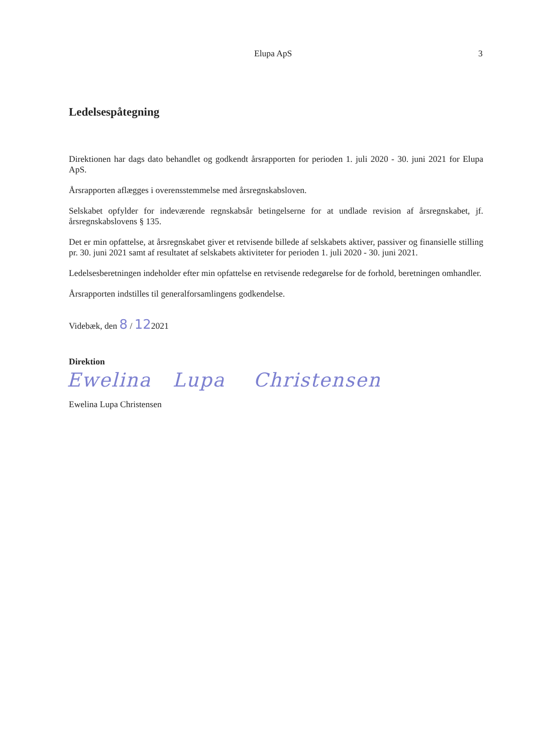Elupa ApS 3
Ledelsespåtegning
Direktionen har dags dato behandlet og godkendt årsrapporten for perioden 1. juli 2020 - 30. juni 2021 for Elupa ApS.
Årsrapporten aflægges i overensstemmelse med årsregnskabsloven.
Selskabet opfylder for indeværende regnskabsår betingelserne for at undlade revision af årsregnskabet, jf. årsregnskabslovens § 135.
Det er min opfattelse, at årsregnskabet giver et retvisende billede af selskabets aktiver, passiver og finansielle stilling pr. 30. juni 2021 samt af resultatet af selskabets aktiviteter for perioden 1. juli 2020 - 30. juni 2021.
Ledelsesberetningen indeholder efter min opfattelse en retvisende redegørelse for de forhold, beretningen omhandler.
Årsrapporten indstilles til generalforsamlingens godkendelse.
Videbæk, den 8 / 122021
Direktion
Ewelina Lupa Christensen
Ewelina Lupa Christensen